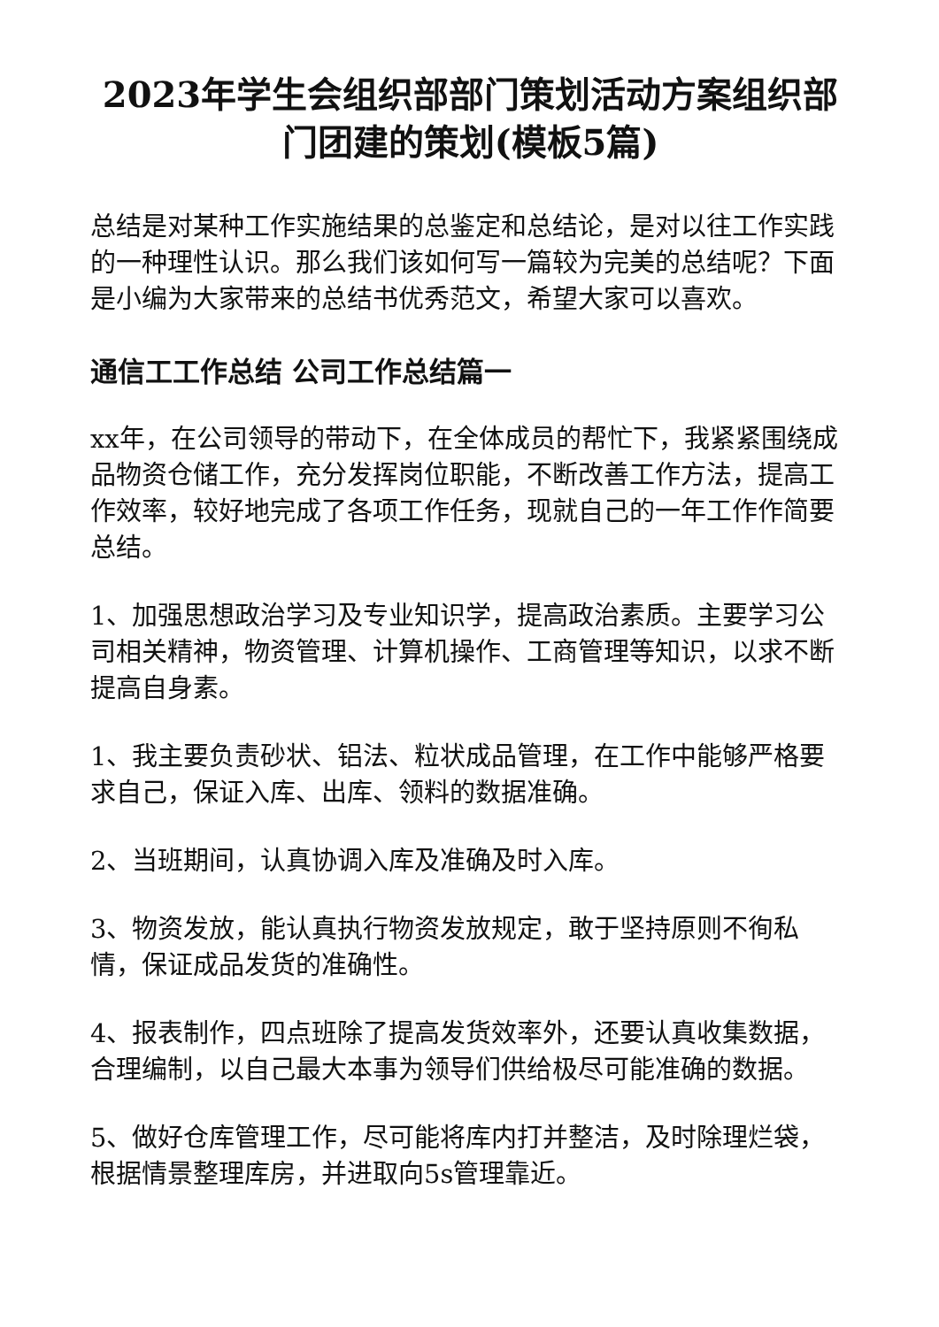2023年学生会组织部部门策划活动方案组织部门团建的策划(模板5篇)
总结是对某种工作实施结果的总鉴定和总结论，是对以往工作实践的一种理性认识。那么我们该如何写一篇较为完美的总结呢？下面是小编为大家带来的总结书优秀范文，希望大家可以喜欢。
通信工工作总结 公司工作总结篇一
xx年，在公司领导的带动下，在全体成员的帮忙下，我紧紧围绕成品物资仓储工作，充分发挥岗位职能，不断改善工作方法，提高工作效率，较好地完成了各项工作任务，现就自己的一年工作作简要总结。
1、加强思想政治学习及专业知识学，提高政治素质。主要学习公司相关精神，物资管理、计算机操作、工商管理等知识，以求不断提高自身素。
1、我主要负责砂状、铝法、粒状成品管理，在工作中能够严格要求自己，保证入库、出库、领料的数据准确。
2、当班期间，认真协调入库及准确及时入库。
3、物资发放，能认真执行物资发放规定，敢于坚持原则不徇私情，保证成品发货的准确性。
4、报表制作，四点班除了提高发货效率外，还要认真收集数据，合理编制，以自己最大本事为领导们供给极尽可能准确的数据。
5、做好仓库管理工作，尽可能将库内打并整洁，及时除理烂袋，根据情景整理库房，并进取向5s管理靠近。